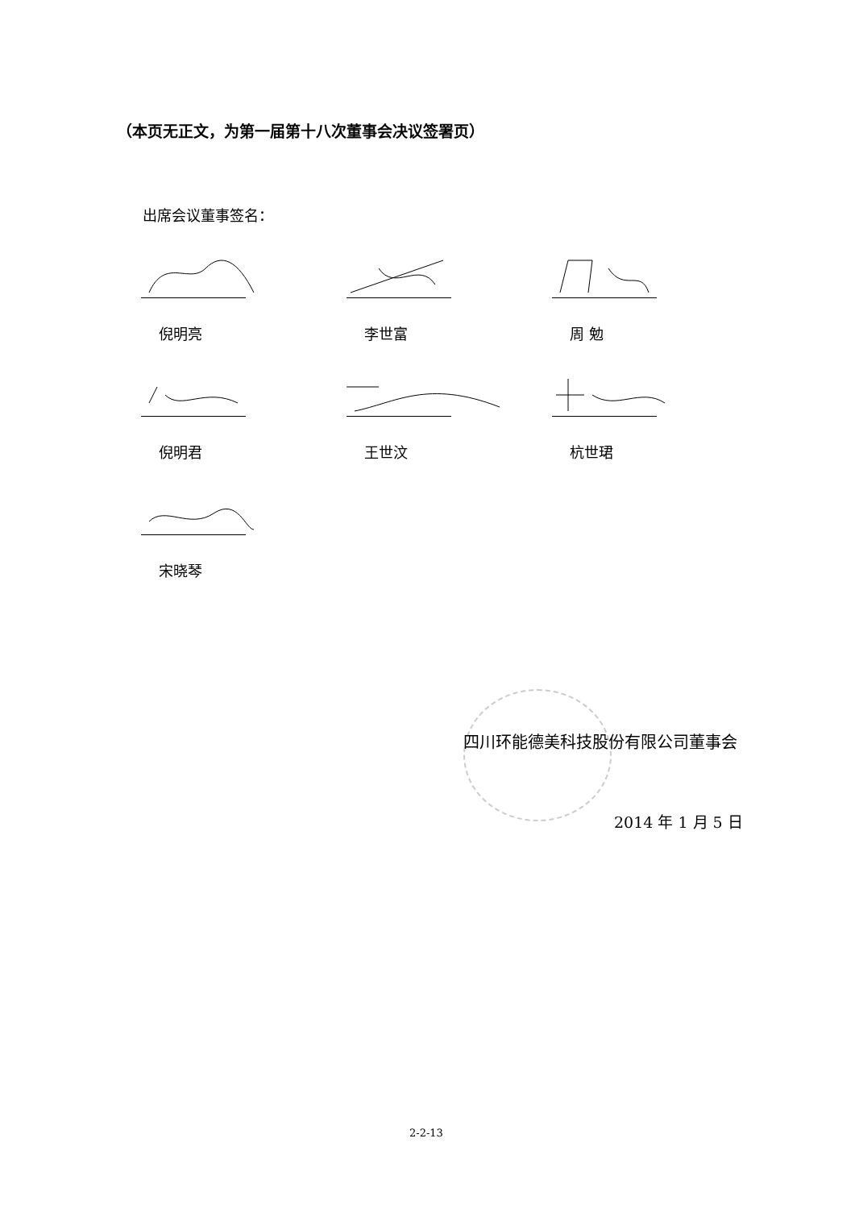（本页无正文，为第一届第十八次董事会决议签署页）
出席会议董事签名：
倪明亮 李世富 周 勉
倪明君 王世汶 杭世珺
宋晓琴
四川环能德美科技股份有限公司董事会
2014 年 1 月 5 日
2-2-13